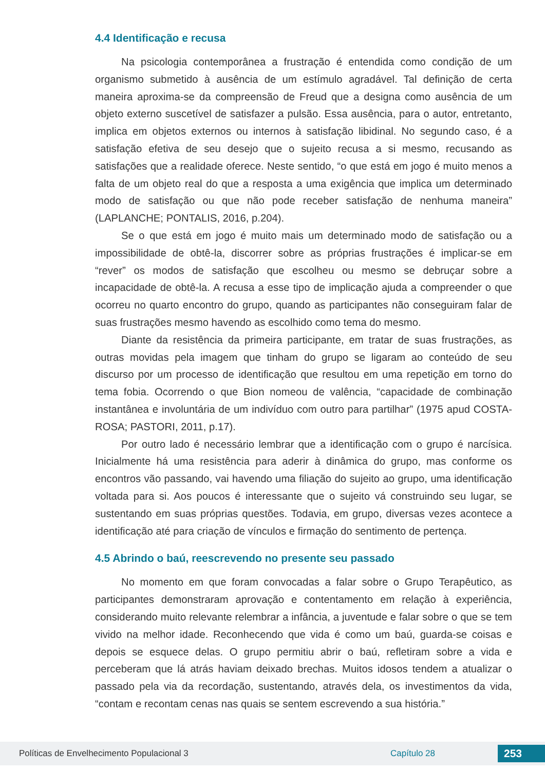4.4 Identificação e recusa
Na psicologia contemporânea a frustração é entendida como condição de um organismo submetido à ausência de um estímulo agradável. Tal definição de certa maneira aproxima-se da compreensão de Freud que a designa como ausência de um objeto externo suscetível de satisfazer a pulsão. Essa ausência, para o autor, entretanto, implica em objetos externos ou internos à satisfação libidinal. No segundo caso, é a satisfação efetiva de seu desejo que o sujeito recusa a si mesmo, recusando as satisfações que a realidade oferece. Neste sentido, “o que está em jogo é muito menos a falta de um objeto real do que a resposta a uma exigência que implica um determinado modo de satisfação ou que não pode receber satisfação de nenhuma maneira” (LAPLANCHE; PONTALIS, 2016, p.204).
Se o que está em jogo é muito mais um determinado modo de satisfação ou a impossibilidade de obtê-la, discorrer sobre as próprias frustrações é implicar-se em “rever” os modos de satisfação que escolheu ou mesmo se debruçar sobre a incapacidade de obtê-la. A recusa a esse tipo de implicação ajuda a compreender o que ocorreu no quarto encontro do grupo, quando as participantes não conseguiram falar de suas frustrações mesmo havendo as escolhido como tema do mesmo.
Diante da resistência da primeira participante, em tratar de suas frustrações, as outras movidas pela imagem que tinham do grupo se ligaram ao conteúdo de seu discurso por um processo de identificação que resultou em uma repetição em torno do tema fobia. Ocorrendo o que Bion nomeou de valência, “capacidade de combinação instantânea e involuntária de um indivíduo com outro para partilhar” (1975 apud COSTA-ROSA; PASTORI, 2011, p.17).
Por outro lado é necessário lembrar que a identificação com o grupo é narcísica. Inicialmente há uma resistência para aderir à dinâmica do grupo, mas conforme os encontros vão passando, vai havendo uma filiação do sujeito ao grupo, uma identificação voltada para si. Aos poucos é interessante que o sujeito vá construindo seu lugar, se sustentando em suas próprias questões. Todavia, em grupo, diversas vezes acontece a identificação até para criação de vínculos e firmação do sentimento de pertença.
4.5 Abrindo o baú, reescrevendo no presente seu passado
No momento em que foram convocadas a falar sobre o Grupo Terapêutico, as participantes demonstraram aprovação e contentamento em relação à experiência, considerando muito relevante relembrar a infância, a juventude e falar sobre o que se tem vivido na melhor idade. Reconhecendo que vida é como um baú, guarda-se coisas e depois se esquece delas. O grupo permitiu abrir o baú, refletiram sobre a vida e perceberam que lá atrás haviam deixado brechas. Muitos idosos tendem a atualizar o passado pela via da recordação, sustentando, através dela, os investimentos da vida, “contam e recontam cenas nas quais se sentem escrevendo a sua história.”
Políticas de Envelhecimento Populacional 3 Capítulo 28 253